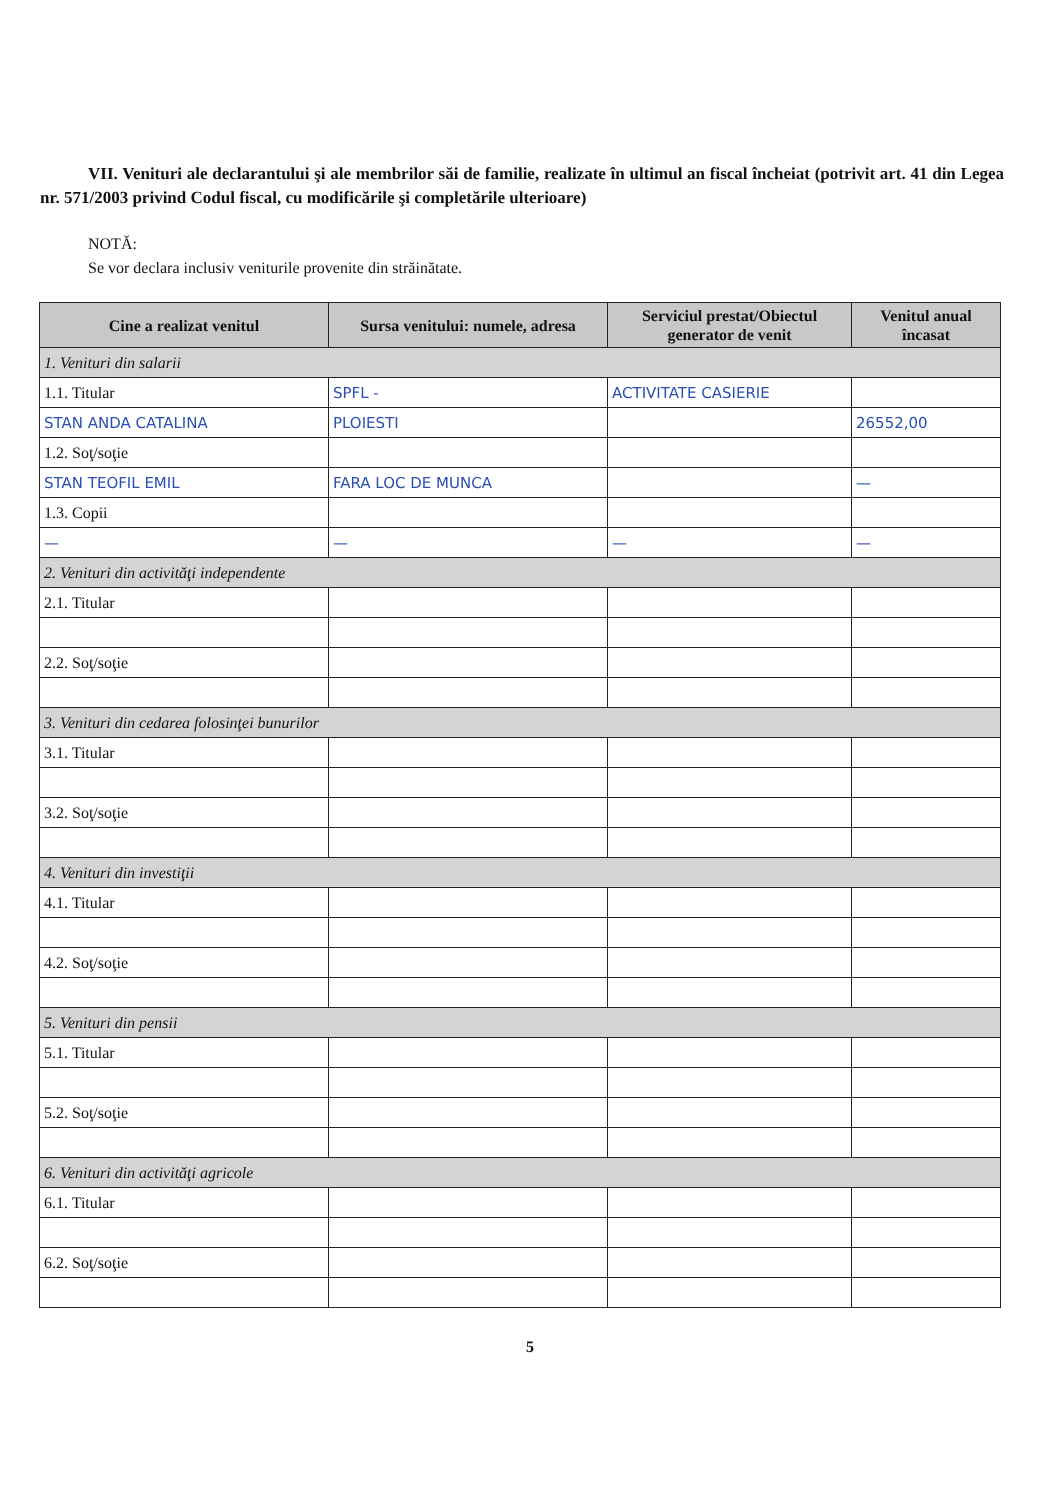VII. Venituri ale declarantului şi ale membrilor săi de familie, realizate în ultimul an fiscal încheiat (potrivit art. 41 din Legea nr. 571/2003 privind Codul fiscal, cu modificările şi completările ulterioare)
NOTĂ:
Se vor declara inclusiv veniturile provenite din străinătate.
| Cine a realizat venitul | Sursa venitului: numele, adresa | Serviciul prestat/Obiectul generator de venit | Venitul anual încasat |
| --- | --- | --- | --- |
| 1. Venituri din salarii | | | |
| 1.1. Titular | SPFL - | ACTIVITATE CASIERIE | |
| STAN ANDA CATALINA | PLOIESTI | | 26552,00 |
| 1.2. Soţ/soţie | | | |
| STAN TEOFIL EMIL | FARA LOC DE MUNCA | | — |
| 1.3. Copii | | | |
| — | — | — | — |
| 2. Venituri din activităţi independente | | | |
| 2.1. Titular | | | |
| 2.2. Soţ/soţie | | | |
| 3. Venituri din cedarea folosinţei bunurilor | | | |
| 3.1. Titular | | | |
| 3.2. Soţ/soţie | | | |
| 4. Venituri din investiţii | | | |
| 4.1. Titular | | | |
| 4.2. Soţ/soţie | | | |
| 5. Venituri din pensii | | | |
| 5.1. Titular | | | |
| 5.2. Soţ/soţie | | | |
| 6. Venituri din activităţi agricole | | | |
| 6.1. Titular | | | |
| 6.2. Soţ/soţie | | | |
5